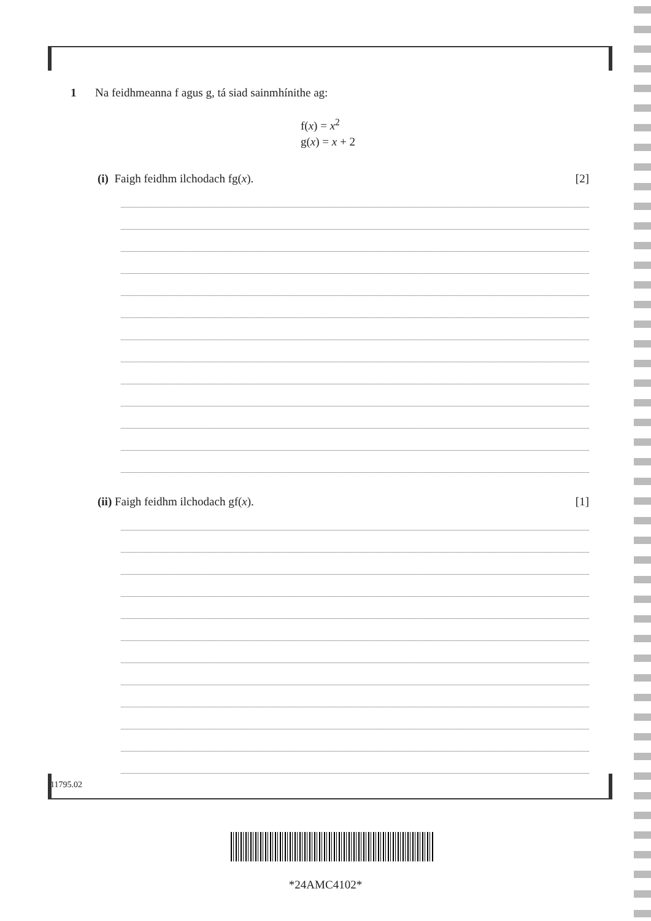1 Na feidhmeanna f agus g, tá siad sainmhínithe ag:
f(x) = x<sup>2</sup>
g(x) = x + 2
(i) Faigh feidhm ilchodach fg(x). [2]
(ii) Faigh feidhm ilchodach gf(x). [1]
11795.02
*24AMC4102*